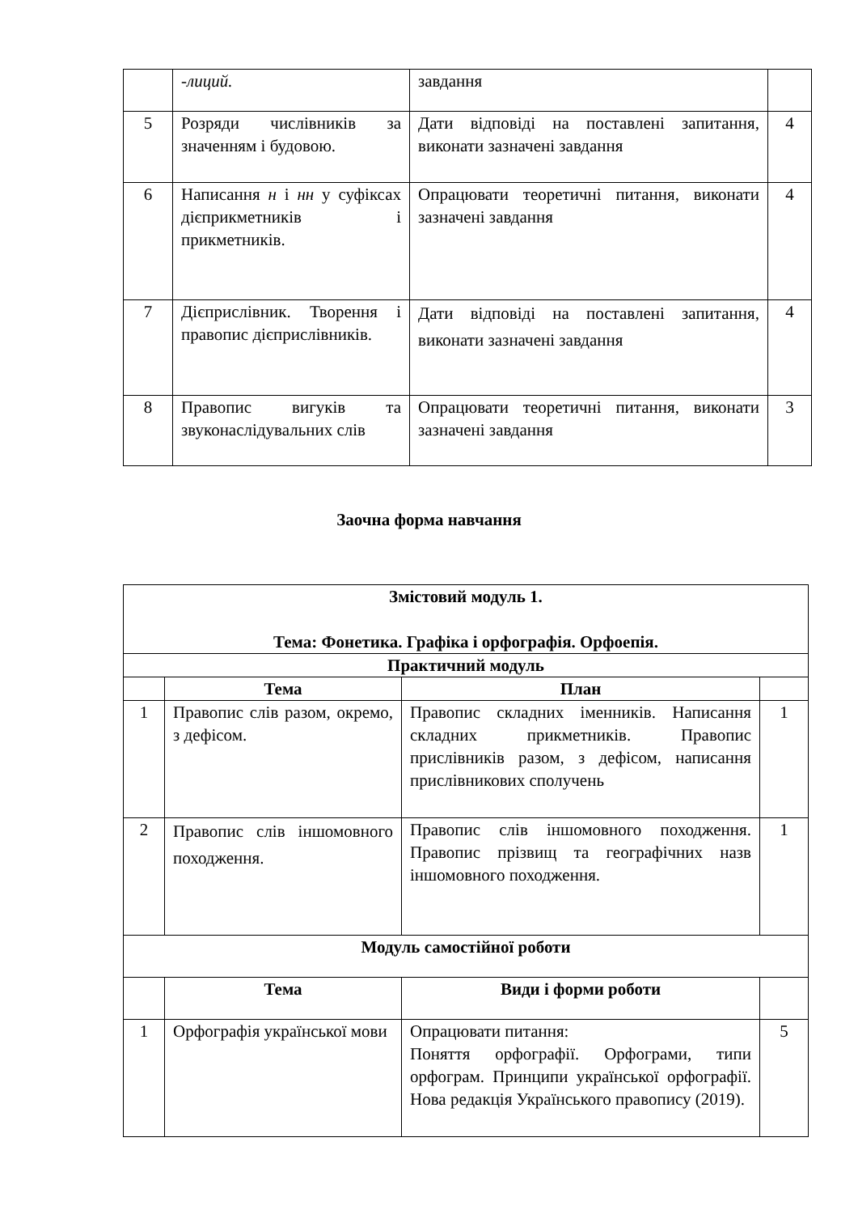| | -лиций. | завдання | |
| 5 | Розряди числівників за значенням і будовою. | Дати відповіді на поставлені запитання, виконати зазначені завдання | 4 |
| 6 | Написання н і нн у суфіксах дієприкметників і прикметників. | Опрацювати теоретичні питання, виконати зазначені завдання | 4 |
| 7 | Дієприслівник. Творення і правопис дієприслівників. | Дати відповіді на поставлені запитання, виконати зазначені завдання | 4 |
| 8 | Правопис вигуків та звуконаслідувальних слів | Опрацювати теоретичні питання, виконати зазначені завдання | 3 |
Заочна форма навчання
| Змістовий модуль 1. Тема: Фонетика. Графіка і орфографія. Орфоепія. | | | |
| --- | --- | --- | --- |
| Практичний модуль | | | |
| | Тема | План | |
| 1 | Правопис слів разом, окремо, з дефісом. | Правопис складних іменників. Написання складних прикметників. Правопис прислівників разом, з дефісом, написання прислівникових сполучень | 1 |
| 2 | Правопис слів іншомовного походження. | Правопис слів іншомовного походження. Правопис прізвищ та географічних назв іншомовного походження. | 1 |
| Модуль самостійної роботи | | | |
| | Тема | Види і форми роботи | |
| 1 | Орфографія української мови | Опрацювати питання: Поняття орфографії. Орфограми, типи орфограм. Принципи української орфографії. Нова редакція Українського правопису (2019). | 5 |